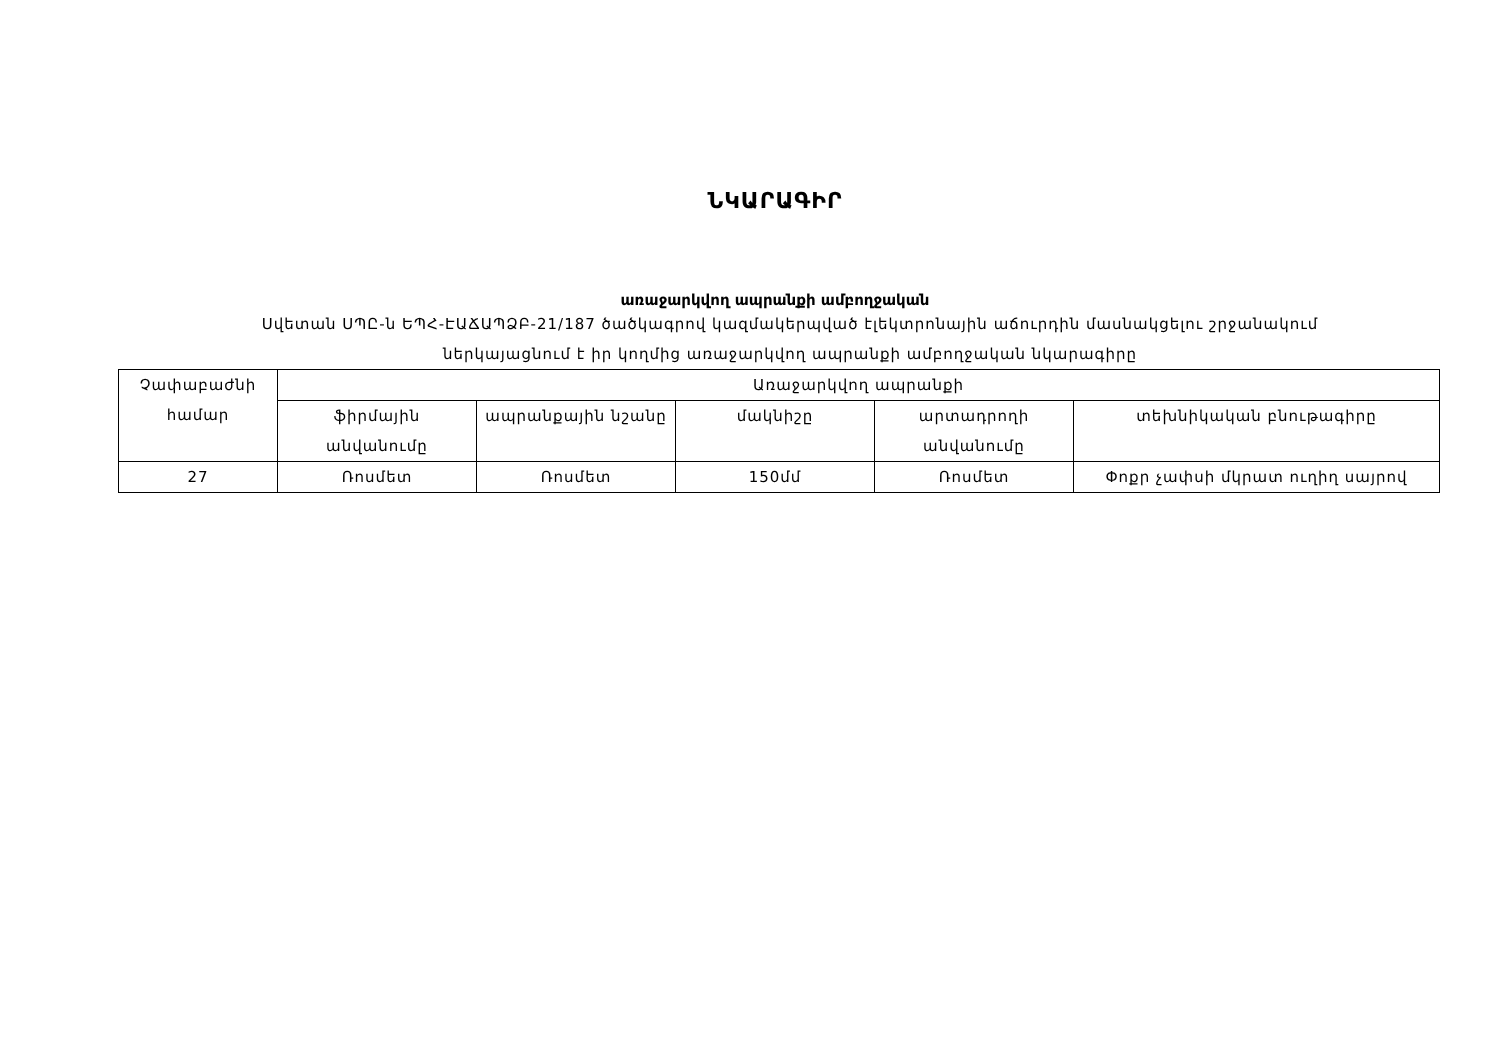ՆԿԱՐԱԳԻՐ
առաջարկվող ապրանքի ամբողջական
Սվետան ՍՊԸ-ն ԵՊՀ-ԷԱՃԱՊՁԲ-21/187 ծածկագրով կազմակերպված էլեկտրոնային աճուրդին մասնակցելու շրջանակում
ներկայացնում է իր կողմից առաջարկվող ապրանքի ամբողջական նկարագիրը
| Չափաբաժնի համար | Առաջարկվող ապրանքի | | | | |
| --- | --- | --- | --- | --- | --- |
| | ֆիրմային անվանումը | ապրանքային նշանը | մակնիշը | արտադրողի անվանումը | տեխնիկական բնութագիրը |
| 27 | Ռոսմետ | Ռոսմետ | 150մմ | Ռոսմետ | Փոքր չափսի մկրատ ուղիղ սայրով |